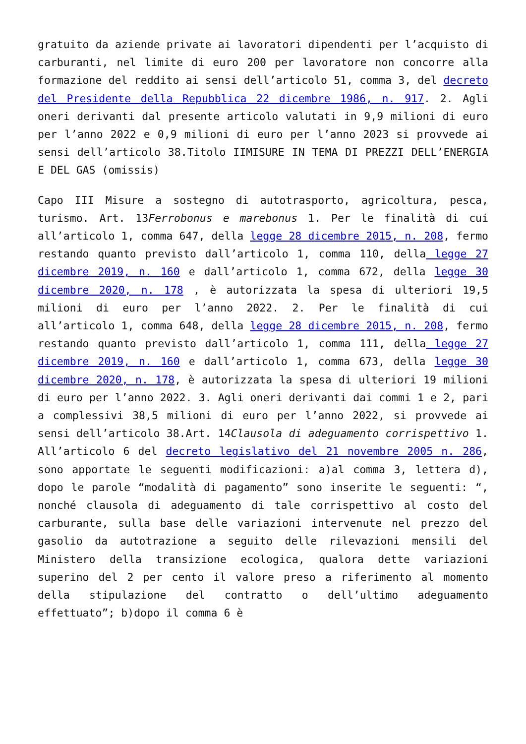gratuito da aziende private ai lavoratori dipendenti per l’acquisto di carburanti, nel limite di euro 200 per lavoratore non concorre alla formazione del reddito ai sensi dell’articolo 51, comma 3, del decreto del Presidente della Repubblica 22 dicembre 1986, n. 917. 2. Agli oneri derivanti dal presente articolo valutati in 9,9 milioni di euro per l’anno 2022 e 0,9 milioni di euro per l’anno 2023 si provvede ai sensi dell’articolo 38.Titolo IIMISURE IN TEMA DI PREZZI DELL’ENERGIA E DEL GAS (omissis)
Capo III Misure a sostegno di autotrasporto, agricoltura, pesca, turismo. Art. 13Ferrobonus e marebonus 1. Per le finalità di cui all’articolo 1, comma 647, della legge 28 dicembre 2015, n. 208, fermo restando quanto previsto dall’articolo 1, comma 110, della legge 27 dicembre 2019, n. 160 e dall’articolo 1, comma 672, della legge 30 dicembre 2020, n. 178 , è autorizzata la spesa di ulteriori 19,5 milioni di euro per l’anno 2022. 2. Per le finalità di cui all’articolo 1, comma 648, della legge 28 dicembre 2015, n. 208, fermo restando quanto previsto dall’articolo 1, comma 111, della legge 27 dicembre 2019, n. 160 e dall’articolo 1, comma 673, della legge 30 dicembre 2020, n. 178, è autorizzata la spesa di ulteriori 19 milioni di euro per l’anno 2022. 3. Agli oneri derivanti dai commi 1 e 2, pari a complessivi 38,5 milioni di euro per l’anno 2022, si provvede ai sensi dell’articolo 38.Art. 14Clausola di adeguamento corrispettivo 1. All’articolo 6 del decreto legislativo del 21 novembre 2005 n. 286, sono apportate le seguenti modificazioni: a)al comma 3, lettera d), dopo le parole “modalità di pagamento” sono inserite le seguenti: “, nonché clausola di adeguamento di tale corrispettivo al costo del carburante, sulla base delle variazioni intervenute nel prezzo del gasolio da autotrazione a seguito delle rilevazioni mensili del Ministero della transizione ecologica, qualora dette variazioni superino del 2 per cento il valore preso a riferimento al momento della stipulazione del contratto o dell’ultimo adeguamento effettuato”; b)dopo il comma 6 è